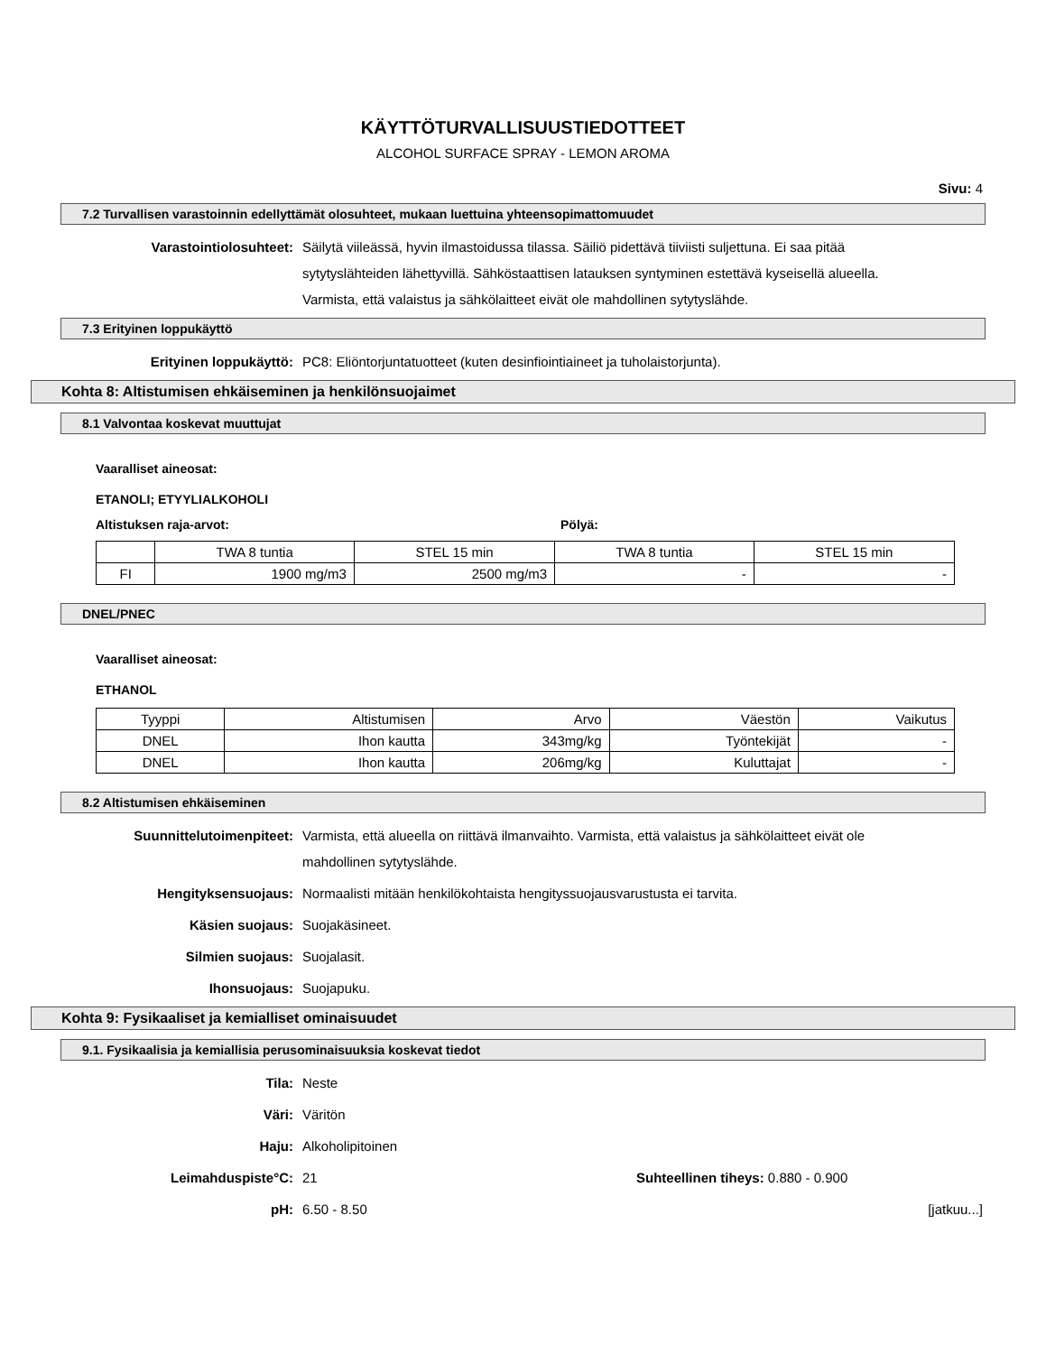KÄYTTÖTURVALLISUUSTIEDOTTEET
ALCOHOL SURFACE SPRAY - LEMON AROMA
Sivu: 4
7.2 Turvallisen varastoinnin edellyttämät olosuhteet, mukaan luettuina yhteensopimattomuudet
Varastointiolosuhteet: Säilytä viileässä, hyvin ilmastoidussa tilassa. Säiliö pidettävä tiiviisti suljettuna. Ei saa pitää sytytyslähteiden lähettyvillä. Sähköstaattisen latauksen syntyminen estettävä kyseisellä alueella. Varmista, että valaistus ja sähkölaitteet eivät ole mahdollinen sytytyslähde.
7.3 Erityinen loppukäyttö
Erityinen loppukäyttö: PC8: Eliöntorjuntatuotteet (kuten desinfiointiaineet ja tuholaistorjunta).
Kohta 8: Altistumisen ehkäiseminen ja henkilönsuojaimet
8.1 Valvontaa koskevat muuttujat
Vaaralliset aineosat:
ETANOLI; ETYYLIALKOHOLI
Altistuksen raja-arvot: Pölyä:
| | TWA 8 tuntia | STEL 15 min | TWA 8 tuntia | STEL 15 min |
| FI | 1900 mg/m3 | 2500 mg/m3 | - | - |
DNEL/PNEC
Vaaralliset aineosat:
ETHANOL
| Tyyppi | Altistumisen | Arvo | Väestön | Vaikutus |
| DNEL | Ihon kautta | 343mg/kg | Työntekijät | - |
| DNEL | Ihon kautta | 206mg/kg | Kuluttajat | - |
8.2 Altistumisen ehkäiseminen
Suunnittelutoimenpiteet: Varmista, että alueella on riittävä ilmanvaihto. Varmista, että valaistus ja sähkölaitteet eivät ole mahdollinen sytytyslähde.
Hengityksensuojaus: Normaalisti mitään henkilökohtaista hengityssuojausvarustusta ei tarvita.
Käsien suojaus: Suojakäsineet.
Silmien suojaus: Suojalasit.
Ihonsuojaus: Suojapuku.
Kohta 9: Fysikaaliset ja kemialliset ominaisuudet
9.1. Fysikaalisia ja kemiallisia perusominaisuuksia koskevat tiedot
Tila: Neste
Väri: Väritön
Haju: Alkoholipitoinen
Leimahduspiste°C: 21 Suhteellinen tiheys: 0.880 - 0.900
pH: 6.50 - 8.50 [jatkuu...]